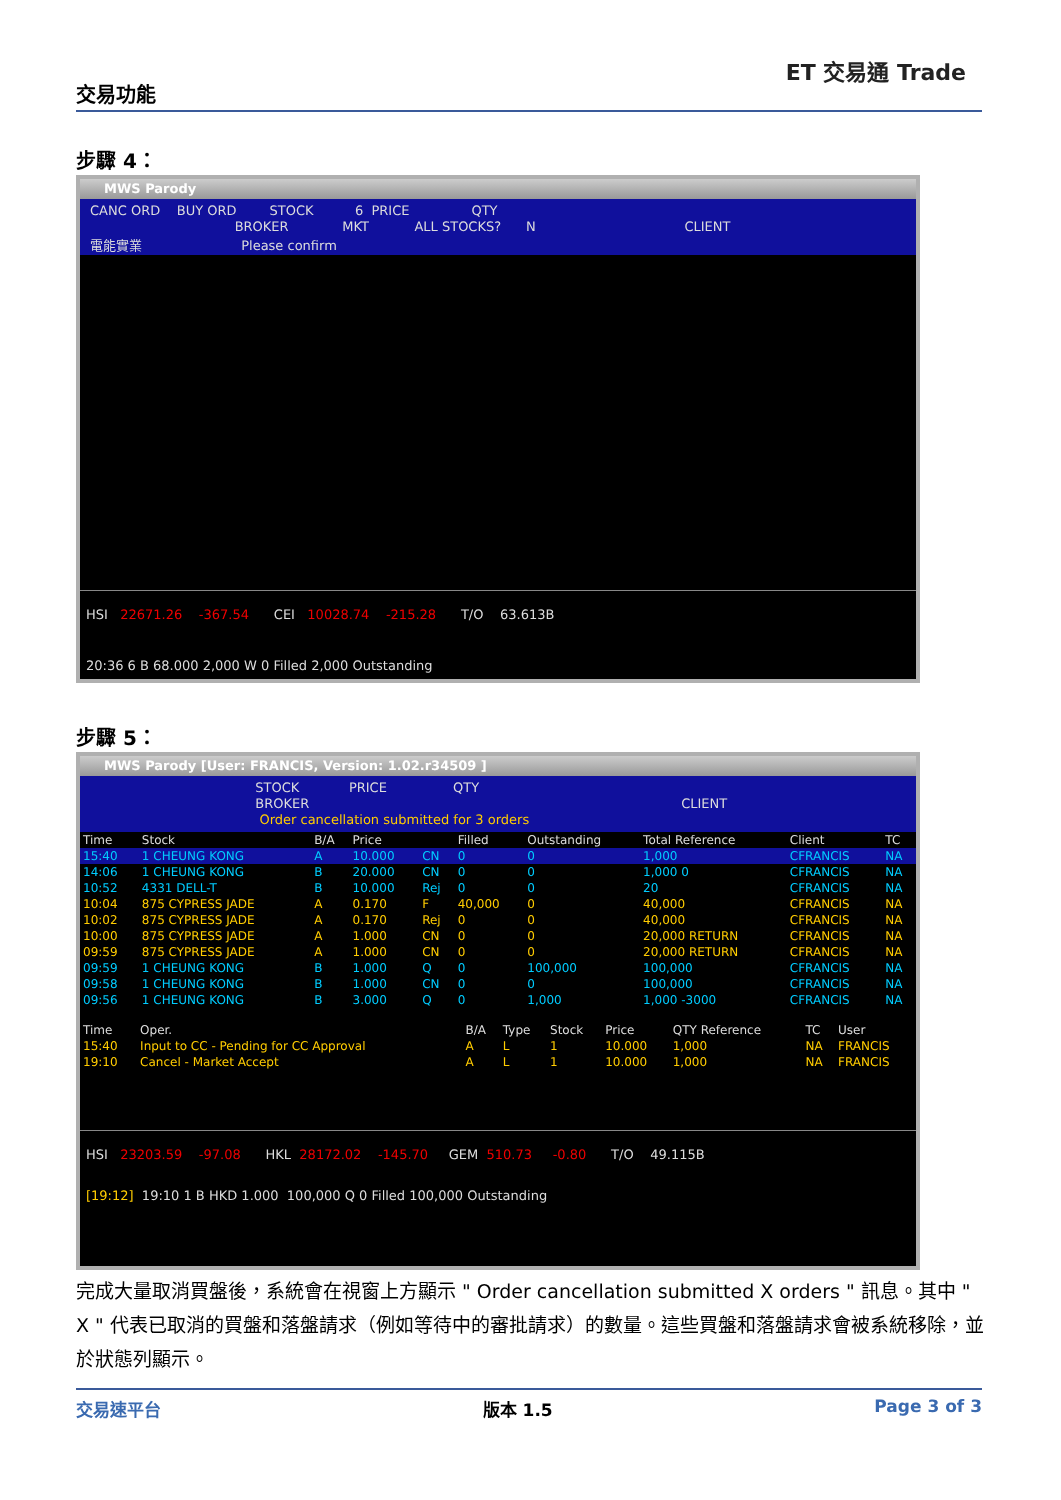交易功能
ET 交易通 Trade
步驟 4：
MWS Parody
CANC ORD BUY ORD STOCK 6 PRICE QTY
BROKER MKT ALL STOCKS? N CLIENT
電能實業 Please confirm
HSI 22671.26 -367.54 CEI 10028.74 -215.28 T/O 63.613B
20:36 6 B 68.000 2,000 W 0 Filled 2,000 Outstanding
步驟 5：
MWS Parody [User: FRANCIS, Version: 1.02.r34509 ]
STOCK PRICE QTY
BROKER CLIENT
Order cancellation submitted for 3 orders
| Time | Stock | B/A | Price | | Filled | Outstanding | Total Reference | Client | TC |
| --- | --- | --- | --- | --- | --- | --- | --- | --- | --- |
| 15:40 | 1 CHEUNG KONG | A | 10.000 | CN | 0 | 0 | 1,000 | CFRANCIS | NA |
| 14:06 | 1 CHEUNG KONG | B | 20.000 | CN | 0 | 0 | 1,000 0 | CFRANCIS | NA |
| 10:52 | 4331 DELL-T | B | 10.000 | Rej | 0 | 0 | 20 | CFRANCIS | NA |
| 10:04 | 875 CYPRESS JADE | A | 0.170 | F | 40,000 | 0 | 40,000 | CFRANCIS | NA |
| 10:02 | 875 CYPRESS JADE | A | 0.170 | Rej | 0 | 0 | 40,000 | CFRANCIS | NA |
| 10:00 | 875 CYPRESS JADE | A | 1.000 | CN | 0 | 0 | 20,000 RETURN | CFRANCIS | NA |
| 09:59 | 875 CYPRESS JADE | A | 1.000 | CN | 0 | 0 | 20,000 RETURN | CFRANCIS | NA |
| 09:59 | 1 CHEUNG KONG | B | 1.000 | Q | 0 | 100,000 | 100,000 | CFRANCIS | NA |
| 09:58 | 1 CHEUNG KONG | B | 1.000 | CN | 0 | 0 | 100,000 | CFRANCIS | NA |
| 09:56 | 1 CHEUNG KONG | B | 3.000 | Q | 0 | 1,000 | 1,000 -3000 | CFRANCIS | NA |
| Time | Oper. | B/A | Type | Stock | Price | QTY Reference | TC | User |
| --- | --- | --- | --- | --- | --- | --- | --- | --- |
| 15:40 | Input to CC - Pending for CC Approval | A | L | 1 | 10.000 | 1,000 | NA | FRANCIS |
| 19:10 | Cancel - Market Accept | A | L | 1 | 10.000 | 1,000 | NA | FRANCIS |
HSI 23203.59 -97.08 HKL 28172.02 -145.70 GEM 510.73 -0.80 T/O 49.115B
[19:12] 19:10 1 B HKD 1.000 100,000 Q 0 Filled 100,000 Outstanding
完成大量取消買盤後，系統會在視窗上方顯示 " Order cancellation submitted X orders " 訊息。其中 " X " 代表已取消的買盤和落盤請求（例如等待中的審批請求）的數量。這些買盤和落盤請求會被系統移除，並於狀態列顯示。
交易速平台 版本 1.5 Page 3 of 3